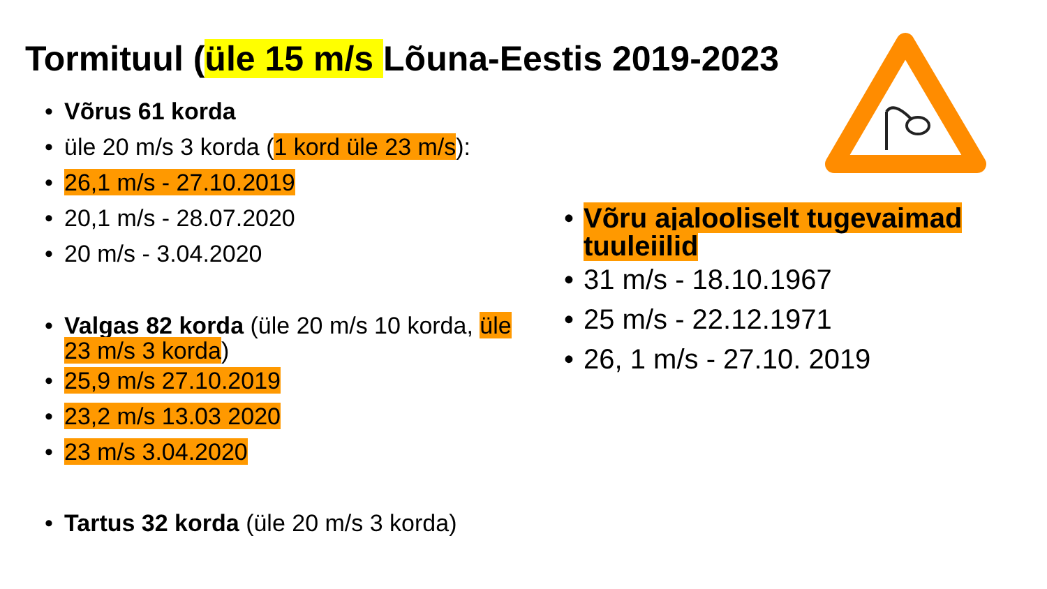Tormituul (üle 15 m/s Lõuna-Eestis 2019-2023
• Võrus 61 korda
• üle 20 m/s 3 korda (1 kord üle 23 m/s):
• 26,1 m/s - 27.10.2019
• 20,1 m/s - 28.07.2020
• 20 m/s - 3.04.2020
• Valgas 82 korda (üle 20 m/s 10 korda, üle 23 m/s 3 korda)
• 25,9 m/s 27.10.2019
• 23,2 m/s 13.03 2020
• 23 m/s 3.04.2020
• Tartus 32 korda (üle 20 m/s 3 korda)
• Võru ajalooliselt tugevaimad tuuleiilid
• 31 m/s - 18.10.1967
• 25 m/s - 22.12.1971
• 26, 1 m/s - 27.10. 2019